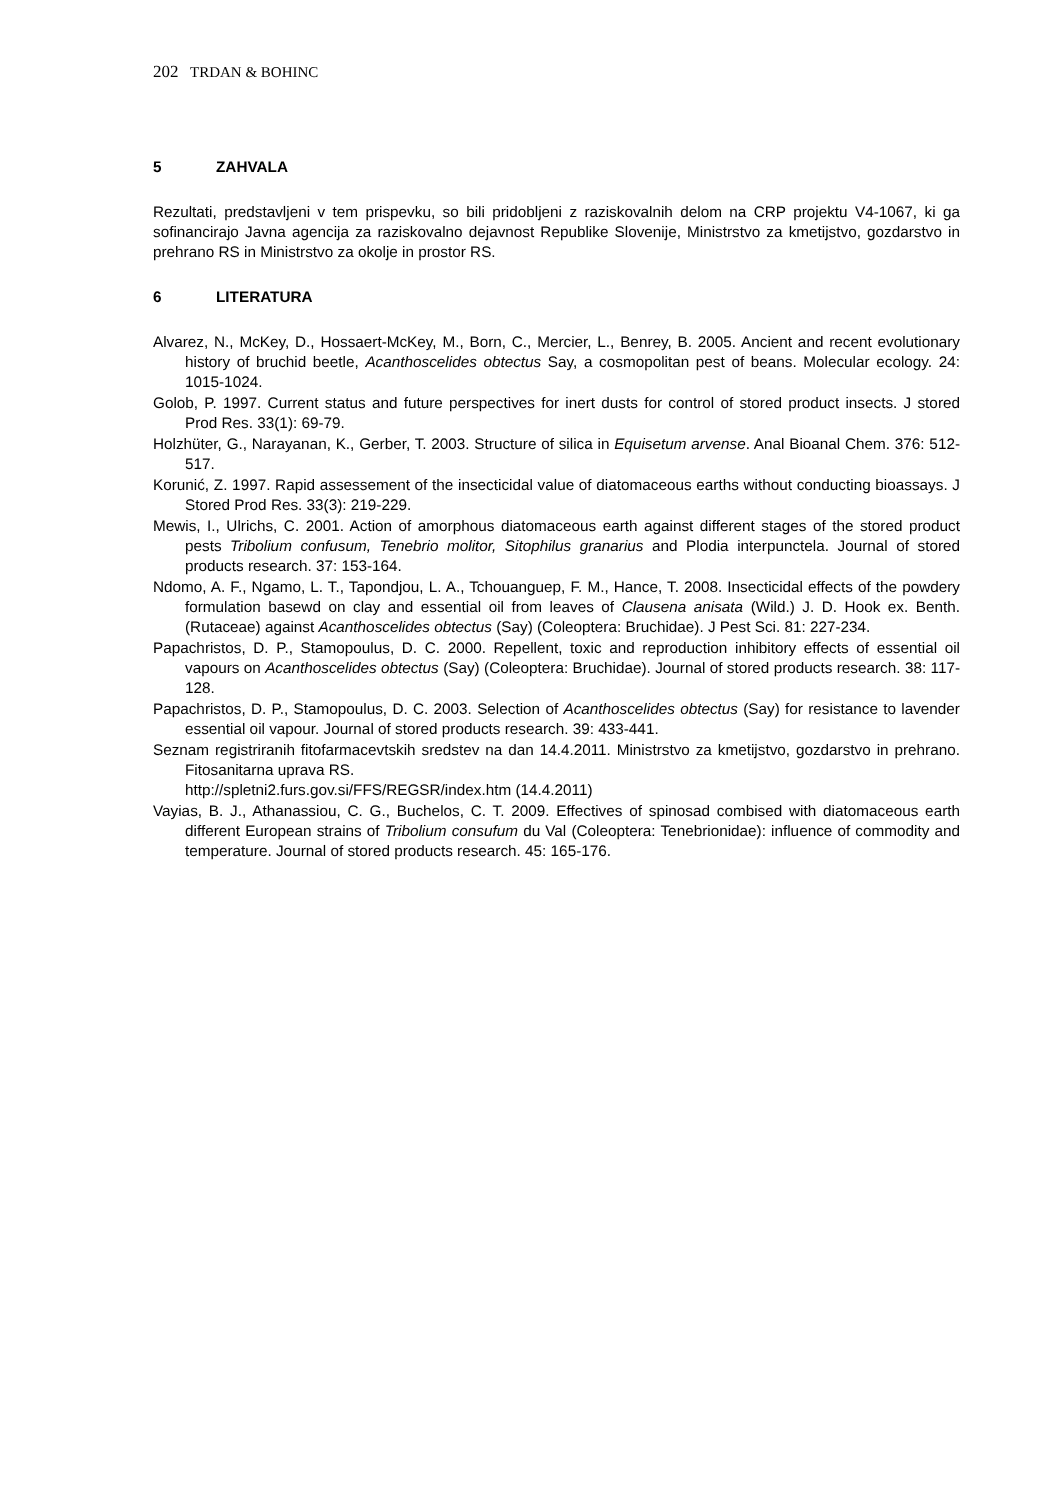202 TRDAN & BOHINC
5 ZAHVALA
Rezultati, predstavljeni v tem prispevku, so bili pridobljeni z raziskovalnih delom na CRP projektu V4-1067, ki ga sofinancirajo Javna agencija za raziskovalno dejavnost Republike Slovenije, Ministrstvo za kmetijstvo, gozdarstvo in prehrano RS in Ministrstvo za okolje in prostor RS.
6 LITERATURA
Alvarez, N., McKey, D., Hossaert-McKey, M., Born, C., Mercier, L., Benrey, B. 2005. Ancient and recent evolutionary history of bruchid beetle, Acanthoscelides obtectus Say, a cosmopolitan pest of beans. Molecular ecology. 24: 1015-1024.
Golob, P. 1997. Current status and future perspectives for inert dusts for control of stored product insects. J stored Prod Res. 33(1): 69-79.
Holzhüter, G., Narayanan, K., Gerber, T. 2003. Structure of silica in Equisetum arvense. Anal Bioanal Chem. 376: 512-517.
Korunić, Z. 1997. Rapid assessement of the insecticidal value of diatomaceous earths without conducting bioassays. J Stored Prod Res. 33(3): 219-229.
Mewis, I., Ulrichs, C. 2001. Action of amorphous diatomaceous earth against different stages of the stored product pests Tribolium confusum, Tenebrio molitor, Sitophilus granarius and Plodia interpunctela. Journal of stored products research. 37: 153-164.
Ndomo, A. F., Ngamo, L. T., Tapondjou, L. A., Tchouanguep, F. M., Hance, T. 2008. Insecticidal effects of the powdery formulation basewd on clay and essential oil from leaves of Clausena anisata (Wild.) J. D. Hook ex. Benth. (Rutaceae) against Acanthoscelides obtectus (Say) (Coleoptera: Bruchidae). J Pest Sci. 81: 227-234.
Papachristos, D. P., Stamopoulus, D. C. 2000. Repellent, toxic and reproduction inhibitory effects of essential oil vapours on Acanthoscelides obtectus (Say) (Coleoptera: Bruchidae). Journal of stored products research. 38: 117-128.
Papachristos, D. P., Stamopoulus, D. C. 2003. Selection of Acanthoscelides obtectus (Say) for resistance to lavender essential oil vapour. Journal of stored products research. 39: 433-441.
Seznam registriranih fitofarmacevtskih sredstev na dan 14.4.2011. Ministrstvo za kmetijstvo, gozdarstvo in prehrano. Fitosanitarna uprava RS.
http://spletni2.furs.gov.si/FFS/REGSR/index.htm (14.4.2011)
Vayias, B. J., Athanassiou, C. G., Buchelos, C. T. 2009. Effectives of spinosad combised with diatomaceous earth different European strains of Tribolium consufum du Val (Coleoptera: Tenebrionidae): influence of commodity and temperature. Journal of stored products research. 45: 165-176.